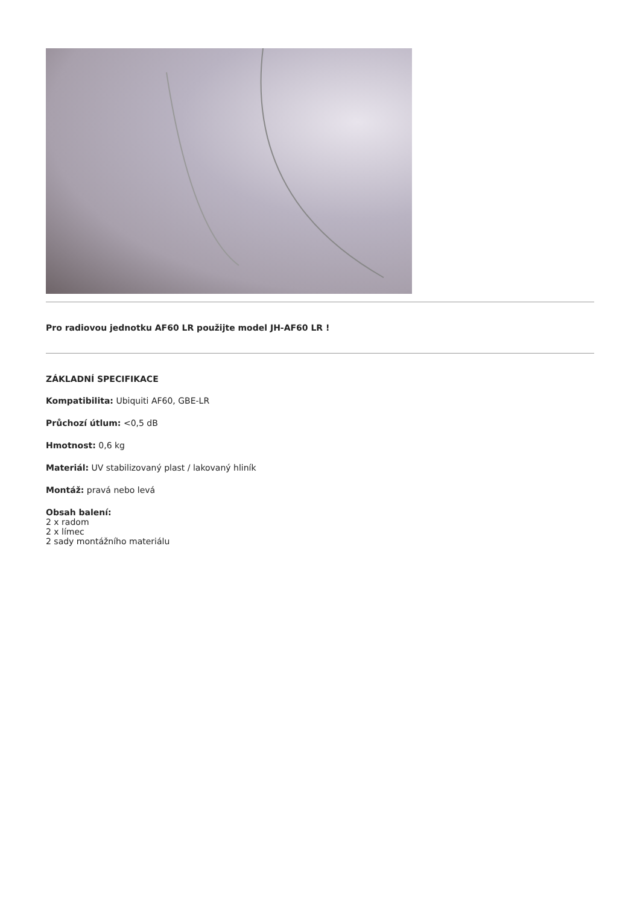Pro radiovou jednotku AF60 LR použijte model JH-AF60 LR !
ZÁKLADNÍ SPECIFIKACE
Kompatibilita: Ubiquiti AF60, GBE-LR
Průchozí útlum: <0,5 dB
Hmotnost: 0,6 kg
Materiál: UV stabilizovaný plast / lakovaný hliník
Montáž: pravá nebo levá
Obsah balení:
2 x radom
2 x límec
2 sady montážního materiálu